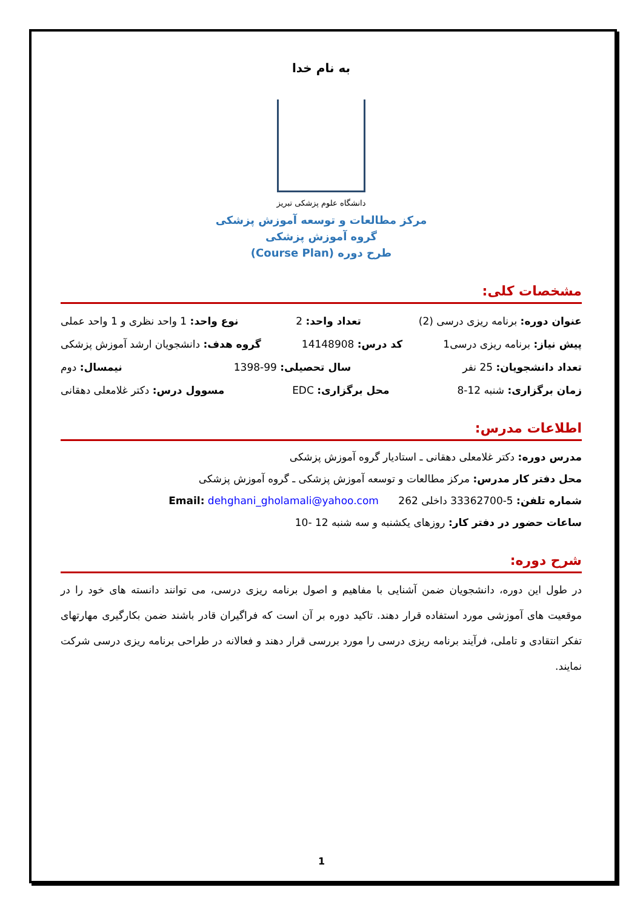به نام خدا
دانشگاه علوم پزشکی تبریز
مرکز مطالعات و توسعه آموزش پزشکی
گروه آموزش پزشکی
طرح دوره (Course Plan)
مشخصات کلی:
عنوان دوره: برنامه ریزی درسی (2) تعداد واحد: 2 نوع واحد: 1 واحد نظری و 1 واحد عملی
پیش نیاز: برنامه ریزی درسی1 کد درس: 14148908 گروه هدف: دانشجویان ارشد آموزش پزشکی
تعداد دانشجویان: 25 نفر سال تحصیلی: 99-1398 نیمسال: دوم
زمان برگزاری: شنبه 12-8 محل برگزاری: EDC مسوول درس: دکتر غلامعلی دهقانی
اطلاعات مدرس:
مدرس دوره: دکتر غلامعلی دهقانی ـ استادیار گروه آموزش پزشکی
محل دفتر کار مدرس: مرکز مطالعات و توسعه آموزش پزشکی ـ گروه آموزش پزشکی
شماره تلفن: 5-33362700 داخلی 262 Email: dehghani_gholamali@yahoo.com
ساعات حضور در دفتر کار: روزهای یکشنبه و سه شنبه 12 -10
شرح دوره:
در طول این دوره، دانشجویان ضمن آشنایی با مفاهیم و اصول برنامه ریزی درسی، می توانند دانسته های خود را در موقعیت های آموزشی مورد استفاده قرار دهند. تاکید دوره بر آن است که فراگیران قادر باشند ضمن بکارگیری مهارتهای تفکر انتقادی و تاملی، فرآیند برنامه ریزی درسی را مورد بررسی قرار دهند و فعالانه در طراحی برنامه ریزی درسی شرکت نمایند.
1